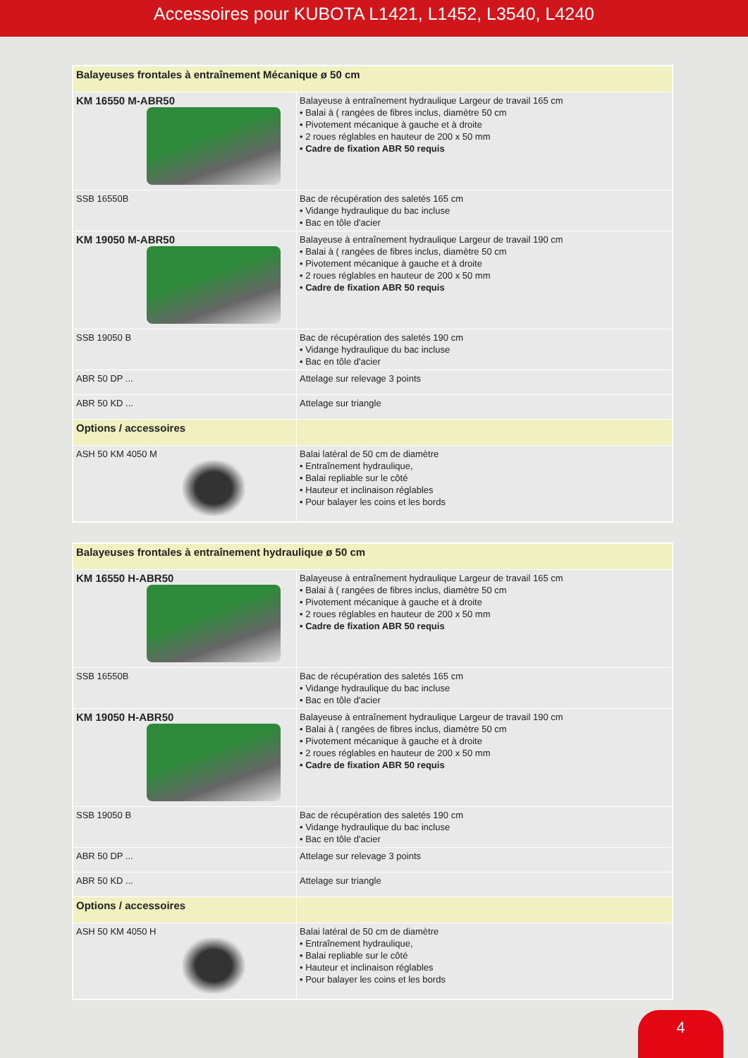Accessoires pour KUBOTA L1421, L1452, L3540, L4240
| Balayeuses frontales à entraînement Mécanique ø 50 cm | |
| KM 16550 M-ABR50 | Balayeuse à entraînement hydraulique Largeur de travail 165 cm • Balai à ( rangées de fibres inclus, diamètre 50 cm • Pivotement mécanique à gauche et à droite • 2 roues réglables en hauteur de 200 x 50 mm • Cadre de fixation ABR 50 requis |
| SSB 16550B | Bac de récupération des saletés 165 cm • Vidange hydraulique du bac incluse • Bac en tôle d'acier |
| KM 19050 M-ABR50 | Balayeuse à entraînement hydraulique Largeur de travail 190 cm • Balai à ( rangées de fibres inclus, diamètre 50 cm • Pivotement mécanique à gauche et à droite • 2 roues réglables en hauteur de 200 x 50 mm • Cadre de fixation ABR 50 requis |
| SSB 19050 B | Bac de récupération des saletés 190 cm • Vidange hydraulique du bac incluse • Bac en tôle d'acier |
| ABR 50 DP ... | Attelage sur relevage 3 points |
| ABR 50 KD ... | Attelage sur triangle |
| Options / accessoires | |
| ASH 50 KM 4050 M | Balai latéral de 50 cm de diamètre • Entraînement hydraulique, • Balai repliable sur le côté • Hauteur et inclinaison réglables • Pour balayer les coins et les bords |
| Balayeuses frontales à entraînement hydraulique ø 50 cm | |
| KM 16550 H-ABR50 | Balayeuse à entraînement hydraulique Largeur de travail 165 cm • Balai à ( rangées de fibres inclus, diamètre 50 cm • Pivotement mécanique à gauche et à droite • 2 roues réglables en hauteur de 200 x 50 mm • Cadre de fixation ABR 50 requis |
| SSB 16550B | Bac de récupération des saletés 165 cm • Vidange hydraulique du bac incluse • Bac en tôle d'acier |
| KM 19050 H-ABR50 | Balayeuse à entraînement hydraulique Largeur de travail 190 cm • Balai à ( rangées de fibres inclus, diamètre 50 cm • Pivotement mécanique à gauche et à droite • 2 roues réglables en hauteur de 200 x 50 mm • Cadre de fixation ABR 50 requis |
| SSB 19050 B | Bac de récupération des saletés 190 cm • Vidange hydraulique du bac incluse • Bac en tôle d'acier |
| ABR 50 DP ... | Attelage sur relevage 3 points |
| ABR 50 KD ... | Attelage sur triangle |
| Options / accessoires | |
| ASH 50 KM 4050 H | Balai latéral de 50 cm de diamètre • Entraînement hydraulique, • Balai repliable sur le côté • Hauteur et inclinaison réglables • Pour balayer les coins et les bords |
4